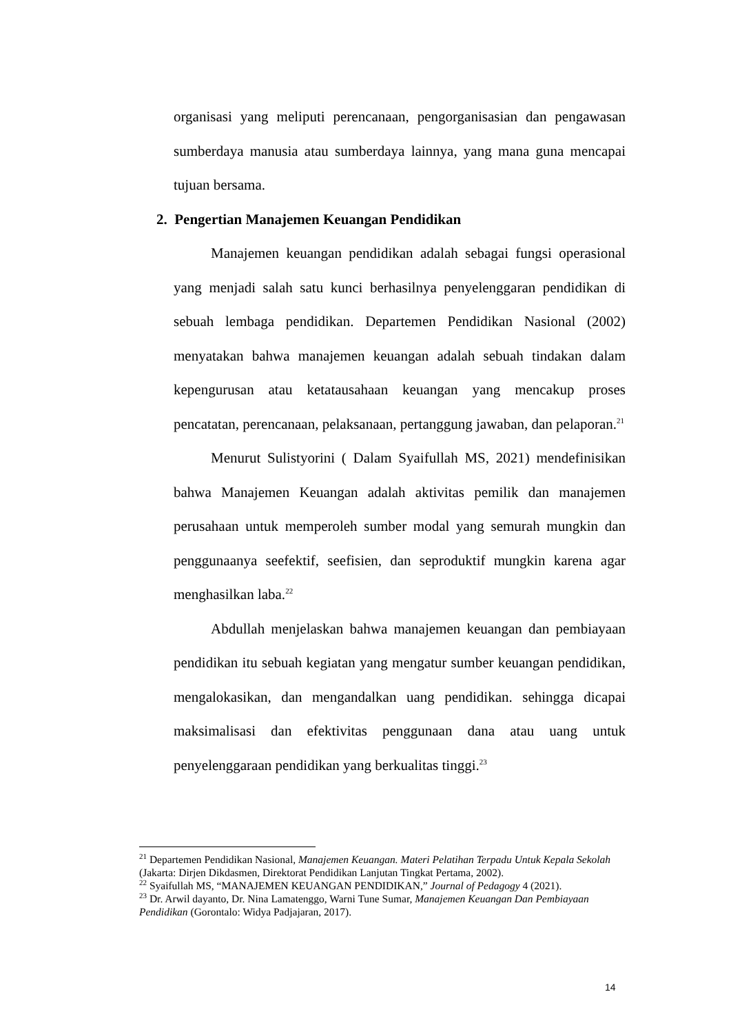organisasi yang meliputi perencanaan, pengorganisasian dan pengawasan sumberdaya manusia atau sumberdaya lainnya, yang mana guna mencapai tujuan bersama.
2. Pengertian Manajemen Keuangan Pendidikan
Manajemen keuangan pendidikan adalah sebagai fungsi operasional yang menjadi salah satu kunci berhasilnya penyelenggaran pendidikan di sebuah lembaga pendidikan. Departemen Pendidikan Nasional (2002) menyatakan bahwa manajemen keuangan adalah sebuah tindakan dalam kepengurusan atau ketatausahaan keuangan yang mencakup proses pencatatan, perencanaan, pelaksanaan, pertanggung jawaban, dan pelaporan.<sup>21</sup>
Menurut Sulistyorini ( Dalam Syaifullah MS, 2021) mendefinisikan bahwa Manajemen Keuangan adalah aktivitas pemilik dan manajemen perusahaan untuk memperoleh sumber modal yang semurah mungkin dan penggunaanya seefektif, seefisien, dan seproduktif mungkin karena agar menghasilkan laba.<sup>22</sup>
Abdullah menjelaskan bahwa manajemen keuangan dan pembiayaan pendidikan itu sebuah kegiatan yang mengatur sumber keuangan pendidikan, mengalokasikan, dan mengandalkan uang pendidikan. sehingga dicapai maksimalisasi dan efektivitas penggunaan dana atau uang untuk penyelenggaraan pendidikan yang berkualitas tinggi.<sup>23</sup>
<sup>21</sup> Departemen Pendidikan Nasional, Manajemen Keuangan. Materi Pelatihan Terpadu Untuk Kepala Sekolah (Jakarta: Dirjen Dikdasmen, Direktorat Pendidikan Lanjutan Tingkat Pertama, 2002).
<sup>22</sup> Syaifullah MS, “MANAJEMEN KEUANGAN PENDIDIKAN,” Journal of Pedagogy 4 (2021).
<sup>23</sup> Dr. Arwil dayanto, Dr. Nina Lamatenggo, Warni Tune Sumar, Manajemen Keuangan Dan Pembiayaan Pendidikan (Gorontalo: Widya Padjajaran, 2017).
14